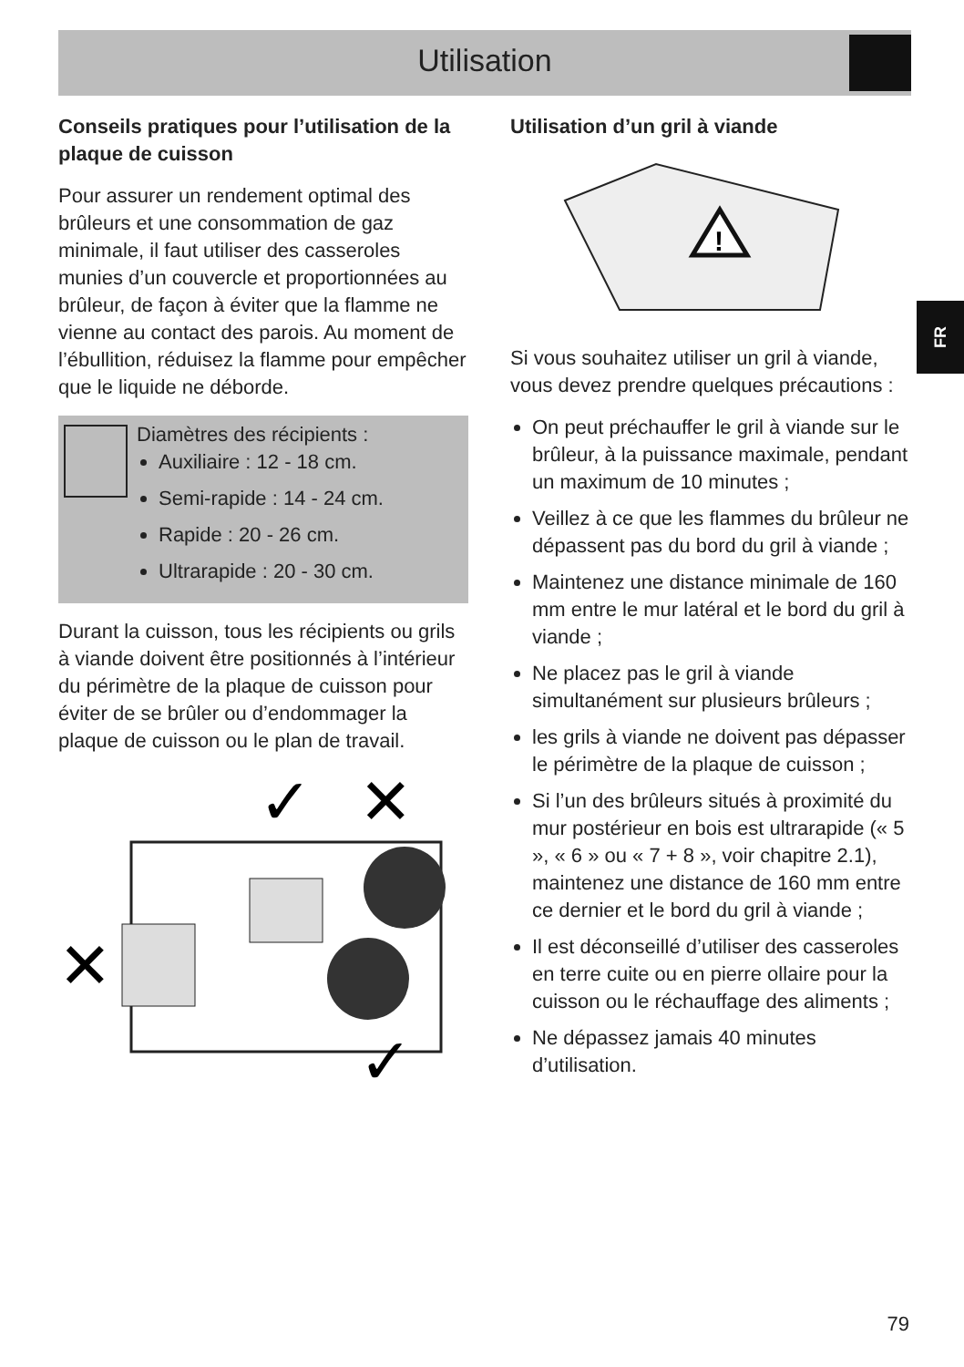Utilisation
Conseils pratiques pour l’utilisation de la plaque de cuisson
Pour assurer un rendement optimal des brûleurs et une consommation de gaz minimale, il faut utiliser des casseroles munies d’un couvercle et proportionnées au brûleur, de façon à éviter que la flamme ne vienne au contact des parois. Au moment de l’ébullition, réduisez la flamme pour empêcher que le liquide ne déborde.
Diamètres des récipients :
Auxiliaire : 12 - 18 cm.
Semi-rapide : 14 - 24 cm.
Rapide : 20 - 26 cm.
Ultrarapide : 20 - 30 cm.
Durant la cuisson, tous les récipients ou grils à viande doivent être positionnés à l’intérieur du périmètre de la plaque de cuisson pour éviter de se brûler ou d’endommager la plaque de cuisson ou le plan de travail.
✓
✕
✕
✓
Utilisation d’un gril à viande
!
Si vous souhaitez utiliser un gril à viande, vous devez prendre quelques précautions :
On peut préchauffer le gril à viande sur le brûleur, à la puissance maximale, pendant un maximum de 10 minutes ;
Veillez à ce que les flammes du brûleur ne dépassent pas du bord du gril à viande ;
Maintenez une distance minimale de 160 mm entre le mur latéral et le bord du gril à viande ;
Ne placez pas le gril à viande simultanément sur plusieurs brûleurs ;
les grils à viande ne doivent pas dépasser le périmètre de la plaque de cuisson ;
Si l’un des brûleurs situés à proximité du mur postérieur en bois est ultrarapide (« 5 », « 6 » ou « 7 + 8 », voir chapitre 2.1), maintenez une distance de 160 mm entre ce dernier et le bord du gril à viande ;
Il est déconseillé d’utiliser des casseroles en terre cuite ou en pierre ollaire pour la cuisson ou le réchauffage des aliments ;
Ne dépassez jamais 40 minutes d’utilisation.
FR
79